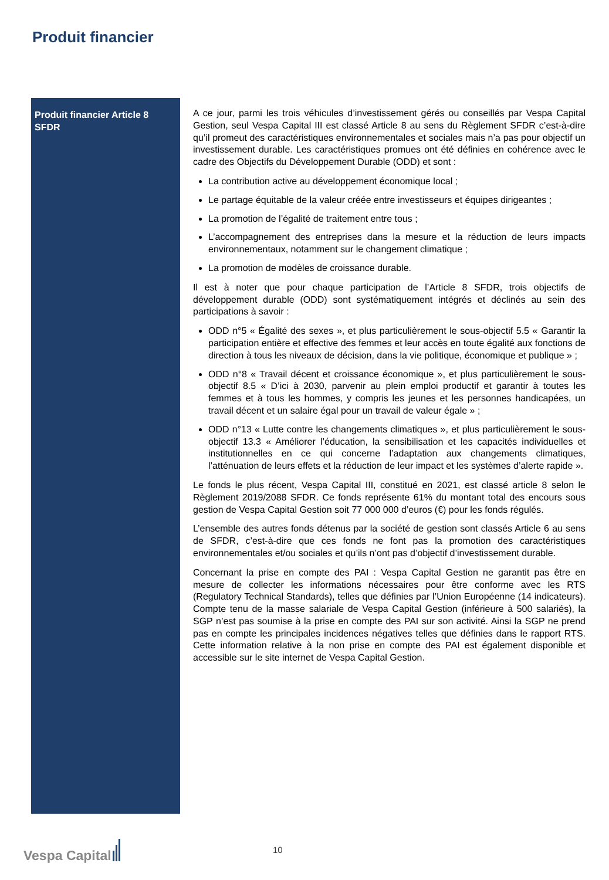Produit financier
Produit financier Article 8 SFDR
A ce jour, parmi les trois véhicules d’investissement gérés ou conseillés par Vespa Capital Gestion, seul Vespa Capital III est classé Article 8 au sens du Règlement SFDR c’est-à-dire qu’il promeut des caractéristiques environnementales et sociales mais n’a pas pour objectif un investissement durable. Les caractéristiques promues ont été définies en cohérence avec le cadre des Objectifs du Développement Durable (ODD) et sont :
La contribution active au développement économique local ;
Le partage équitable de la valeur créée entre investisseurs et équipes dirigeantes ;
La promotion de l’égalité de traitement entre tous ;
L’accompagnement des entreprises dans la mesure et la réduction de leurs impacts environnementaux, notamment sur le changement climatique ;
La promotion de modèles de croissance durable.
Il est à noter que pour chaque participation de l’Article 8 SFDR, trois objectifs de développement durable (ODD) sont systématiquement intégrés et déclinés au sein des participations à savoir :
ODD n°5 « Égalité des sexes », et plus particulièrement le sous-objectif 5.5 « Garantir la participation entière et effective des femmes et leur accès en toute égalité aux fonctions de direction à tous les niveaux de décision, dans la vie politique, économique et publique » ;
ODD n°8 « Travail décent et croissance économique », et plus particulièrement le sous-objectif 8.5 « D’ici à 2030, parvenir au plein emploi productif et garantir à toutes les femmes et à tous les hommes, y compris les jeunes et les personnes handicapées, un travail décent et un salaire égal pour un travail de valeur égale » ;
ODD n°13 « Lutte contre les changements climatiques », et plus particulièrement le sous-objectif 13.3 « Améliorer l’éducation, la sensibilisation et les capacités individuelles et institutionnelles en ce qui concerne l’adaptation aux changements climatiques, l’atténuation de leurs effets et la réduction de leur impact et les systèmes d’alerte rapide ».
Le fonds le plus récent, Vespa Capital III, constitué en 2021, est classé article 8 selon le Règlement 2019/2088 SFDR. Ce fonds représente 61% du montant total des encours sous gestion de Vespa Capital Gestion soit 77 000 000 d’euros (€) pour les fonds régulés.
L’ensemble des autres fonds détenus par la société de gestion sont classés Article 6 au sens de SFDR, c’est-à-dire que ces fonds ne font pas la promotion des caractéristiques environnementales et/ou sociales et qu’ils n’ont pas d’objectif d’investissement durable.
Concernant la prise en compte des PAI : Vespa Capital Gestion ne garantit pas être en mesure de collecter les informations nécessaires pour être conforme avec les RTS (Regulatory Technical Standards), telles que définies par l’Union Européenne (14 indicateurs). Compte tenu de la masse salariale de Vespa Capital Gestion (inférieure à 500 salariés), la SGP n’est pas soumise à la prise en compte des PAI sur son activité. Ainsi la SGP ne prend pas en compte les principales incidences négatives telles que définies dans le rapport RTS. Cette information relative à la non prise en compte des PAI est également disponible et accessible sur le site internet de Vespa Capital Gestion.
Vespa Capital
10